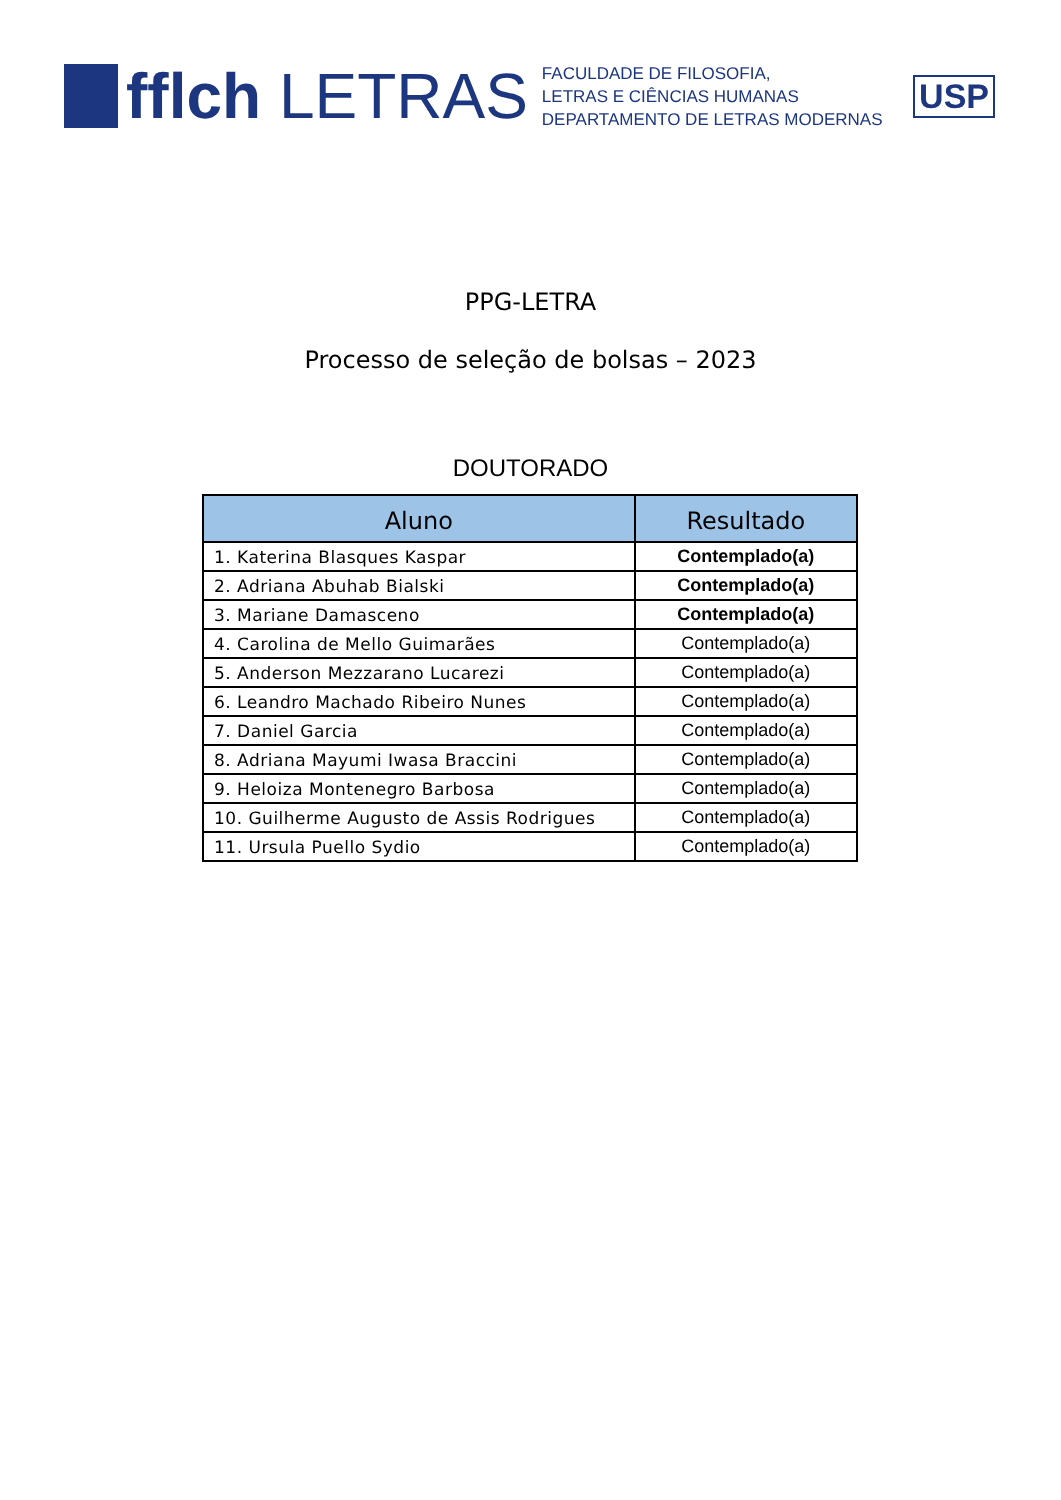fflch LETRAS
FACULDADE DE FILOSOFIA,
LETRAS E CIÊNCIAS HUMANAS
DEPARTAMENTO DE LETRAS MODERNAS
USP
PPG-LETRA
Processo de seleção de bolsas – 2023
DOUTORADO
| Aluno | Resultado |
| --- | --- |
| 1. Katerina Blasques Kaspar | Contemplado(a) |
| 2. Adriana Abuhab Bialski | Contemplado(a) |
| 3. Mariane Damasceno | Contemplado(a) |
| 4. Carolina de Mello Guimarães | Contemplado(a) |
| 5. Anderson Mezzarano Lucarezi | Contemplado(a) |
| 6. Leandro Machado Ribeiro Nunes | Contemplado(a) |
| 7. Daniel Garcia | Contemplado(a) |
| 8. Adriana Mayumi Iwasa Braccini | Contemplado(a) |
| 9. Heloiza Montenegro Barbosa | Contemplado(a) |
| 10. Guilherme Augusto de Assis Rodrigues | Contemplado(a) |
| 11. Ursula Puello Sydio | Contemplado(a) |